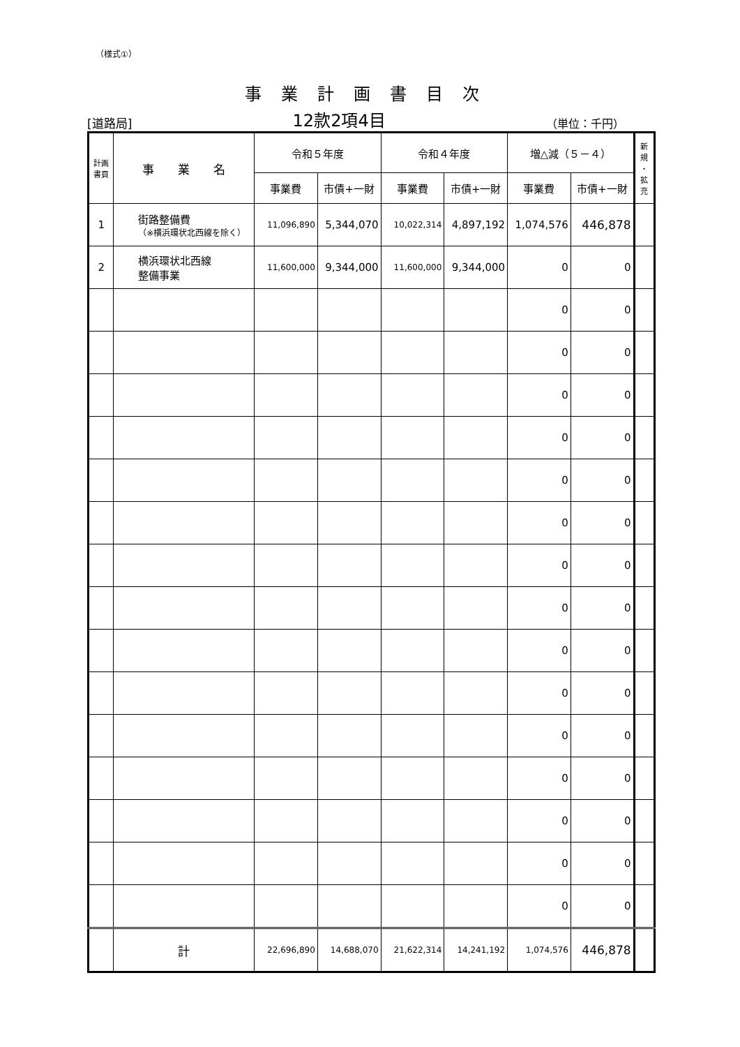（様式①）
事業計画書目次
[道路局] 12款2項4目 （単位：千円）
| 計画 書頁 | 事 業 名 | 令和５年度 | | 令和４年度 | | 増△減（５－４） | | 新 規 ・ 拡 充 |
| --- | --- | --- | --- | --- | --- | --- | --- | --- |
| | | 事業費 | 市債+一財 | 事業費 | 市債+一財 | 事業費 | 市債+一財 | |
| 1 | 街路整備費 （※横浜環状北西線を除く） | 11,096,890 | 5,344,070 | 10,022,314 | 4,897,192 | 1,074,576 | 446,878 | |
| 2 | 横浜環状北西線 整備事業 | 11,600,000 | 9,344,000 | 11,600,000 | 9,344,000 | 0 | 0 | |
| | | | | | | 0 | 0 | |
| | | | | | | 0 | 0 | |
| | | | | | | 0 | 0 | |
| | | | | | | 0 | 0 | |
| | | | | | | 0 | 0 | |
| | | | | | | 0 | 0 | |
| | | | | | | 0 | 0 | |
| | | | | | | 0 | 0 | |
| | | | | | | 0 | 0 | |
| | | | | | | 0 | 0 | |
| | | | | | | 0 | 0 | |
| | | | | | | 0 | 0 | |
| | | | | | | 0 | 0 | |
| | | | | | | 0 | 0 | |
| | | | | | | 0 | 0 | |
| | 計 | 22,696,890 | 14,688,070 | 21,622,314 | 14,241,192 | 1,074,576 | 446,878 | |